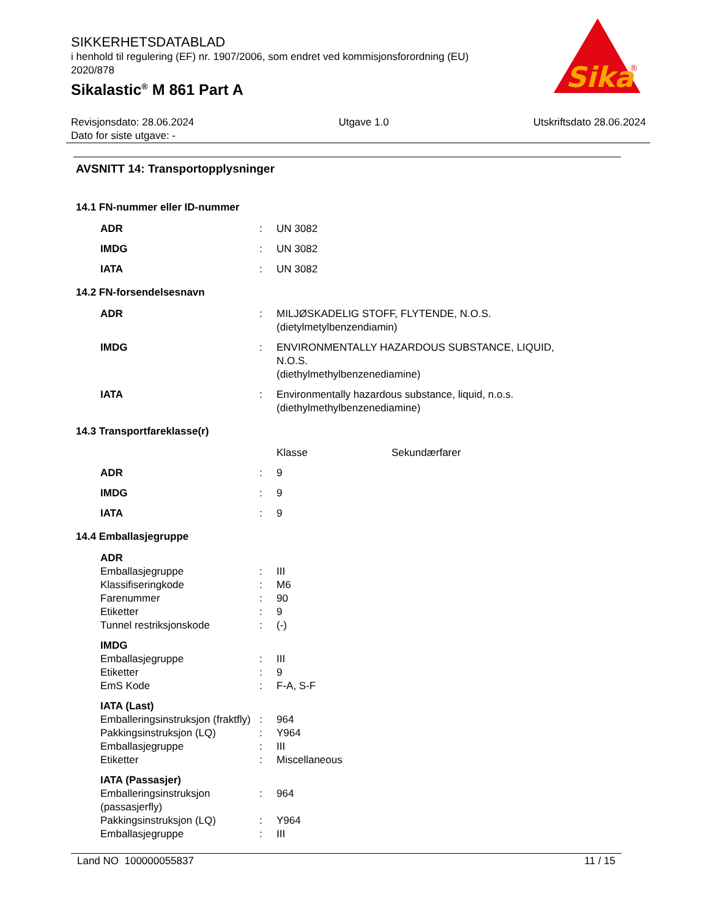Sika
®
SIKKERHETSDATABLAD
i henhold til regulering (EF) nr. 1907/2006, som endret ved kommisjonsforordning (EU) 2020/878
Sikalastic<sup>®</sup> M 861 Part A
Revisjonsdato: 28.06.2024
Dato for siste utgave: -
Utgave 1.0 Utskriftsdato 28.06.2024
AVSNITT 14: Transportopplysninger
14.1 FN-nummer eller ID-nummer
| ADR | : | UN 3082 |
| IMDG | : | UN 3082 |
| IATA | : | UN 3082 |
14.2 FN-forsendelsesnavn
| ADR | : | MILJØSKADELIG STOFF, FLYTENDE, N.O.S. (dietylmetylbenzendiamin) |
| IMDG | : | ENVIRONMENTALLY HAZARDOUS SUBSTANCE, LIQUID, N.O.S. (diethylmethylbenzenediamine) |
| IATA | : | Environmentally hazardous substance, liquid, n.o.s. (diethylmethylbenzenediamine) |
14.3 Transportfareklasse(r)
| | | Klasse | Sekundærfarer |
| ADR | : | 9 | |
| IMDG | : | 9 | |
| IATA | : | 9 | |
14.4 Emballasjegruppe
| ADR | | |
| Emballasjegruppe | : | III |
| Klassifiseringkode | : | M6 |
| Farenummer | : | 90 |
| Etiketter | : | 9 |
| Tunnel restriksjonskode | : | (-) |
| IMDG | | |
| Emballasjegruppe | : | III |
| Etiketter | : | 9 |
| EmS Kode | : | F-A, S-F |
| IATA (Last) | | |
| Emballeringsinstruksjon (fraktfly) | : | 964 |
| Pakkingsinstruksjon (LQ) | : | Y964 |
| Emballasjegruppe | : | III |
| Etiketter | : | Miscellaneous |
| IATA (Passasjer) | | |
| Emballeringsinstruksjon (passasjerfly) | : | 964 |
| Pakkingsinstruksjon (LQ) | : | Y964 |
| Emballasjegruppe | : | III |
Land NO 100000055837 11 / 15